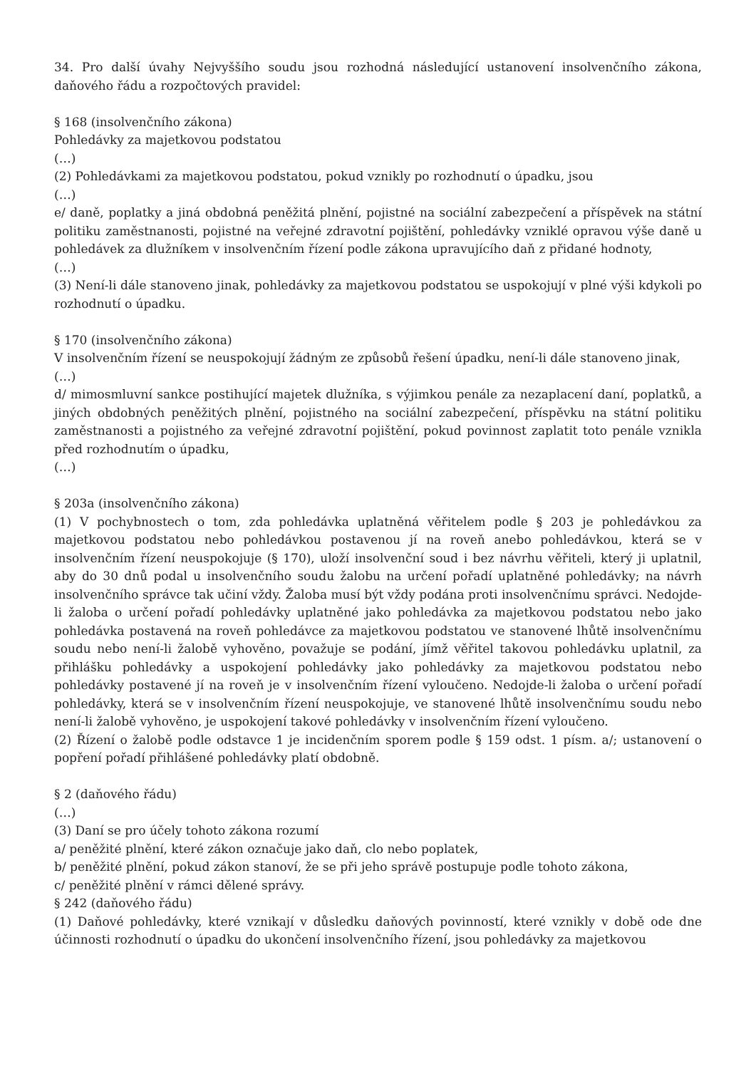34. Pro další úvahy Nejvyššího soudu jsou rozhodná následující ustanovení insolvenčního zákona, daňového řádu a rozpočtových pravidel:
§ 168 (insolvenčního zákona)
Pohledávky za majetkovou podstatou
(…)
(2) Pohledávkami za majetkovou podstatou, pokud vznikly po rozhodnutí o úpadku, jsou
(…)
e/ daně, poplatky a jiná obdobná peněžitá plnění, pojistné na sociální zabezpečení a příspěvek na státní politiku zaměstnanosti, pojistné na veřejné zdravotní pojištění, pohledávky vzniklé opravou výše daně u pohledávek za dlužníkem v insolvenčním řízení podle zákona upravujícího daň z přidané hodnoty,
(…)
(3) Není-li dále stanoveno jinak, pohledávky za majetkovou podstatou se uspokojují v plné výši kdykoli po rozhodnutí o úpadku.
§ 170 (insolvenčního zákona)
V insolvenčním řízení se neuspokojují žádným ze způsobů řešení úpadku, není-li dále stanoveno jinak,
(…)
d/ mimosmluvní sankce postihující majetek dlužníka, s výjimkou penále za nezaplacení daní, poplatků, a jiných obdobných peněžitých plnění, pojistného na sociální zabezpečení, příspěvku na státní politiku zaměstnanosti a pojistného za veřejné zdravotní pojištění, pokud povinnost zaplatit toto penále vznikla před rozhodnutím o úpadku,
(…)
§ 203a (insolvenčního zákona)
(1) V pochybnostech o tom, zda pohledávka uplatněná věřitelem podle § 203 je pohledávkou za majetkovou podstatou nebo pohledávkou postavenou jí na roveň anebo pohledávkou, která se v insolvenčním řízení neuspokojuje (§ 170), uloží insolvenční soud i bez návrhu věřiteli, který ji uplatnil, aby do 30 dnů podal u insolvenčního soudu žalobu na určení pořadí uplatněné pohledávky; na návrh insolvenčního správce tak učiní vždy. Žaloba musí být vždy podána proti insolvenčnímu správci. Nedojde-li žaloba o určení pořadí pohledávky uplatněné jako pohledávka za majetkovou podstatou nebo jako pohledávka postavená na roveň pohledávce za majetkovou podstatou ve stanovené lhůtě insolvenčnímu soudu nebo není-li žalobě vyhověno, považuje se podání, jímž věřitel takovou pohledávku uplatnil, za přihlášku pohledávky a uspokojení pohledávky jako pohledávky za majetkovou podstatou nebo pohledávky postavené jí na roveň je v insolvenčním řízení vyloučeno. Nedojde-li žaloba o určení pořadí pohledávky, která se v insolvenčním řízení neuspokojuje, ve stanovené lhůtě insolvenčnímu soudu nebo není-li žalobě vyhověno, je uspokojení takové pohledávky v insolvenčním řízení vyloučeno.
(2) Řízení o žalobě podle odstavce 1 je incidenčním sporem podle § 159 odst. 1 písm. a/; ustanovení o popření pořadí přihlášené pohledávky platí obdobně.
§ 2 (daňového řádu)
(…)
(3) Daní se pro účely tohoto zákona rozumí
a/ peněžité plnění, které zákon označuje jako daň, clo nebo poplatek,
b/ peněžité plnění, pokud zákon stanoví, že se při jeho správě postupuje podle tohoto zákona,
c/ peněžité plnění v rámci dělené správy.
§ 242 (daňového řádu)
(1) Daňové pohledávky, které vznikají v důsledku daňových povinností, které vznikly v době ode dne účinnosti rozhodnutí o úpadku do ukončení insolvenčního řízení, jsou pohledávky za majetkovou